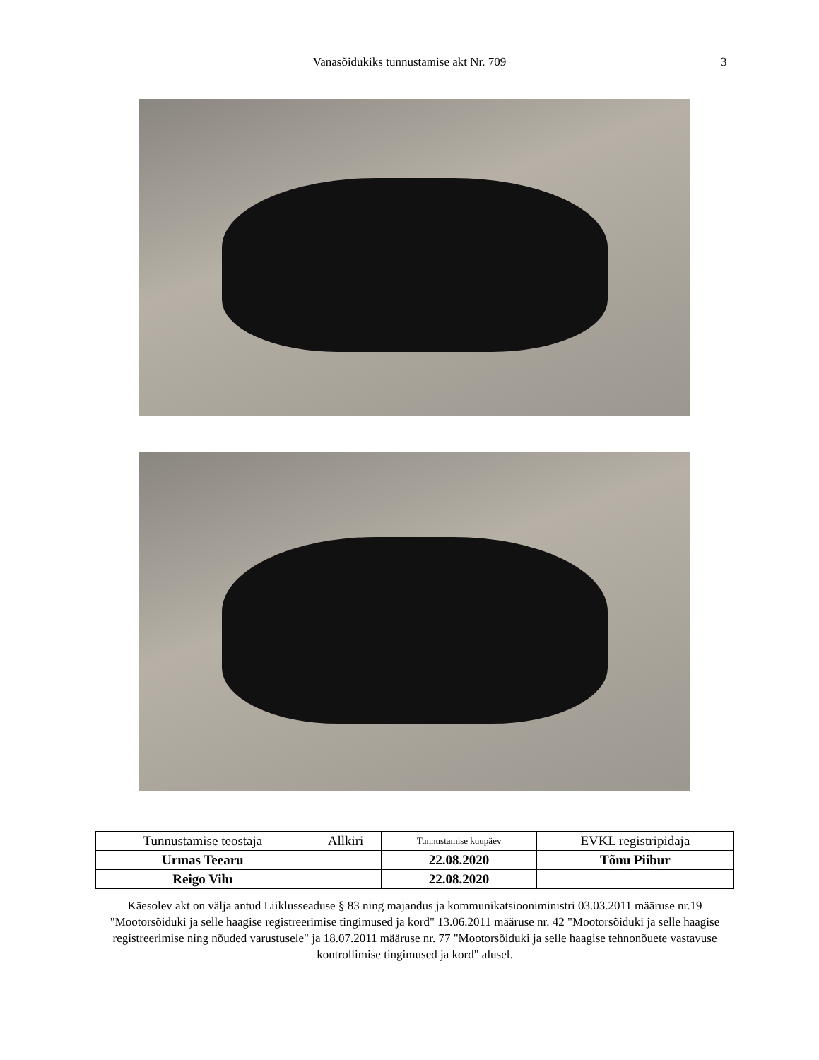Vanasõidukiks tunnustamise akt Nr. 709
3
| Tunnustamise teostaja | Allkiri | Tunnustamise kuupäev | EVKL registripidaja |
| --- | --- | --- | --- |
| Urmas Teearu | | 22.08.2020 | Tõnu Piibur |
| Reigo Vilu | | 22.08.2020 | |
Käesolev akt on välja antud Liiklusseaduse § 83 ning majandus ja kommunikatsiooniministri 03.03.2011 määruse nr.19 "Mootorsõiduki ja selle haagise registreerimise tingimused ja kord" 13.06.2011 määruse nr. 42 "Mootorsõiduki ja selle haagise registreerimise ning nõuded varustusele" ja 18.07.2011 määruse nr. 77 "Mootorsõiduki ja selle haagise tehnonõuete vastavuse kontrollimise tingimused ja kord" alusel.